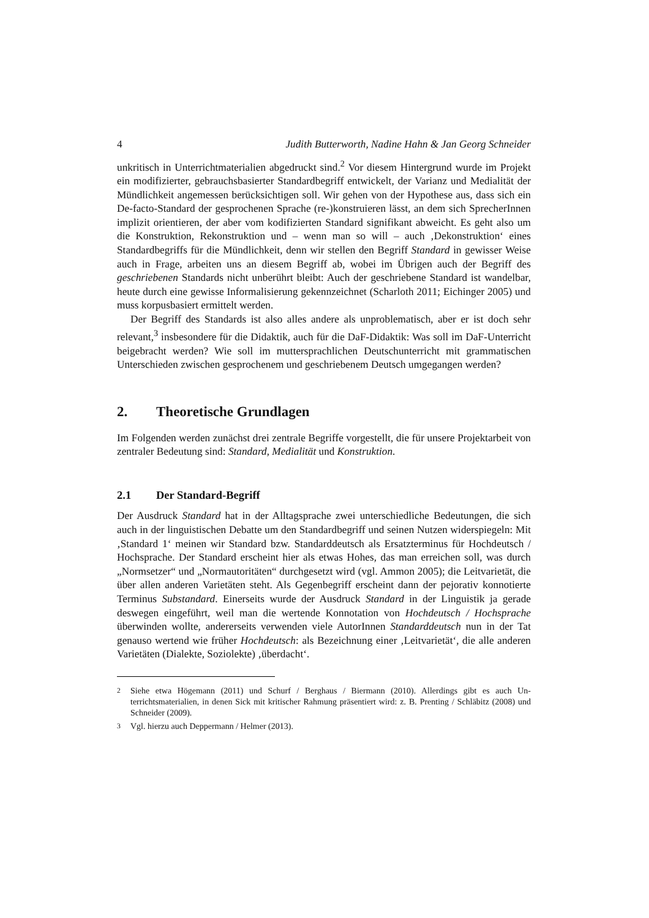4 Judith Butterworth, Nadine Hahn & Jan Georg Schneider
unkritisch in Unterrichtmaterialien abgedruckt sind.<sup>2</sup> Vor diesem Hintergrund wurde im Projekt ein modifizierter, gebrauchsbasierter Standardbegriff entwickelt, der Varianz und Medialität der Mündlichkeit angemessen berücksichtigen soll. Wir gehen von der Hypothese aus, dass sich ein De-facto-Standard der gesprochenen Sprache (re-)konstruieren lässt, an dem sich SprecherInnen implizit orientieren, der aber vom kodifizierten Standard signifikant abweicht. Es geht also um die Konstruktion, Rekon­struktion und – wenn man so will – auch ‚Dekonstruktion‘ eines Standardbegriffs für die Mündlichkeit, denn wir stellen den Begriff Standard in gewisser Weise auch in Frage, arbeiten uns an diesem Begriff ab, wobei im Übrigen auch der Begriff des geschriebenen Standards nicht unberührt bleibt: Auch der geschriebene Standard ist wandelbar, heute durch eine gewisse Informalisierung gekennzeichnet (Scharloth 2011; Eichinger 2005) und muss korpusbasiert ermittelt werden.
Der Begriff des Standards ist also alles andere als unproblematisch, aber er ist doch sehr relevant,<sup>3</sup> insbesondere für die Didaktik, auch für die DaF-Didaktik: Was soll im DaF-Unterricht beigebracht werden? Wie soll im muttersprachlichen Deutschunter­richt mit grammatischen Unterschieden zwischen gesprochenem und geschriebenem Deutsch umgegangen werden?
2. Theoretische Grundlagen
Im Folgenden werden zunächst drei zentrale Begriffe vorgestellt, die für unsere Pro­jektarbeit von zentraler Bedeutung sind: Standard, Medialität und Konstruktion.
2.1 Der Standard-Begriff
Der Ausdruck Standard hat in der Alltagsprache zwei unterschiedliche Bedeutungen, die sich auch in der linguistischen Debatte um den Standardbegriff und seinen Nutzen widerspiegeln: Mit ‚Standard 1‘ meinen wir Standard bzw. Standarddeutsch als Ersatz­terminus für Hochdeutsch / Hochsprache. Der Standard erscheint hier als etwas Hohes, das man erreichen soll, was durch „Normsetzer“ und „Normautoritäten“ durchgesetzt wird (vgl. Ammon 2005); die Leitvarietät, die über allen anderen Varietäten steht. Als Gegenbegriff erscheint dann der pejorativ konnotierte Terminus Substandard. Einer­seits wurde der Ausdruck Standard in der Linguistik ja gerade deswegen eingeführt, weil man die wertende Konnotation von Hochdeutsch / Hochsprache überwinden wollte, andererseits verwenden viele AutorInnen Standarddeutsch nun in der Tat genauso wertend wie früher Hochdeutsch: als Bezeichnung einer ‚Leitvarietät‘, die alle anderen Varietäten (Dialekte, Soziolekte) ‚überdacht‘.
<sup>2</sup> Siehe etwa Högemann (2011) und Schurf / Berghaus / Biermann (2010). Allerdings gibt es auch Un­terrichtsmaterialien, in denen Sick mit kritischer Rahmung präsentiert wird: z. B. Prenting / Schläbitz (2008) und Schneider (2009).
<sup>3</sup> Vgl. hierzu auch Deppermann / Helmer (2013).